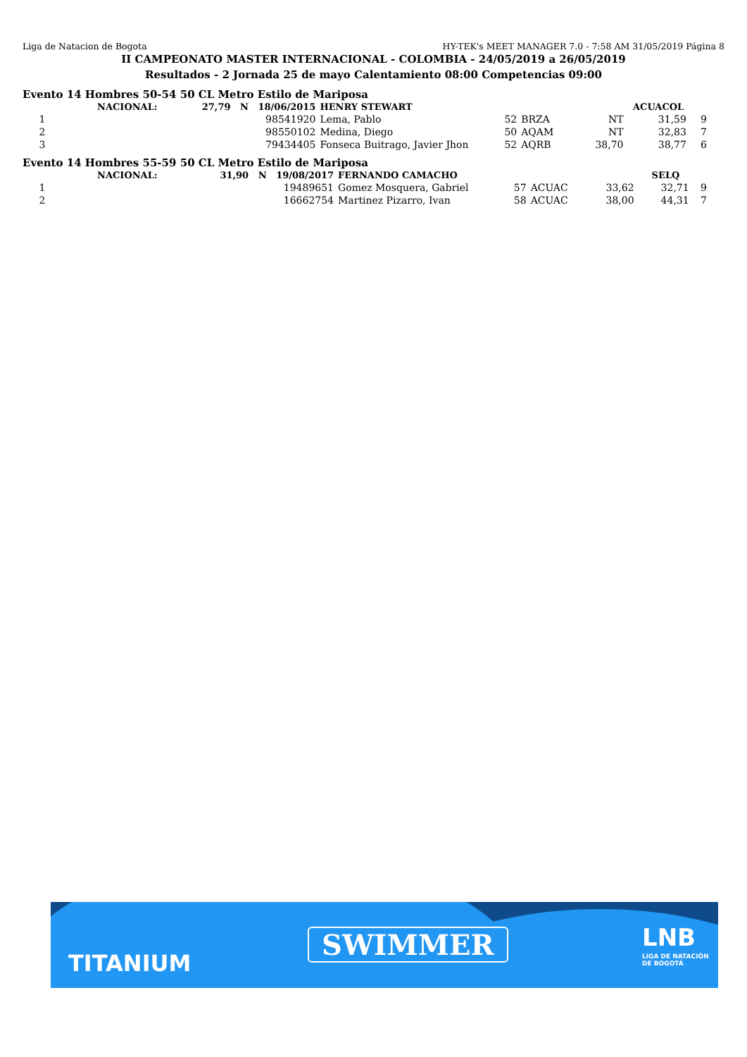Liga de Natacion de Bogota HY-TEK's MEET MANAGER 7.0 - 7:58 AM 31/05/2019 Página 8
II CAMPEONATO MASTER INTERNACIONAL - COLOMBIA - 24/05/2019 a 26/05/2019
Resultados - 2 Jornada 25 de mayo Calentamiento 08:00 Competencias 09:00
Evento 14 Hombres 50-54 50 CL Metro Estilo de Mariposa
| | NACIONAL: | 27,79 N 18/06/2015 | HENRY STEWART | | | ACUACOL | | |
| 1 | 98541920 | | Lema, Pablo | 52 | BRZA | NT | 31,59 | 9 |
| 2 | 98550102 | | Medina, Diego | 50 | AQAM | NT | 32,83 | 7 |
| 3 | 79434405 | | Fonseca Buitrago, Javier Jhon | 52 | AQRB | 38,70 | 38,77 | 6 |
Evento 14 Hombres 55-59 50 CL Metro Estilo de Mariposa
| | NACIONAL: | 31,90 N 19/08/2017 | FERNANDO CAMACHO | | | SELQ | | |
| 1 | 19489651 | | Gomez Mosquera, Gabriel | 57 | ACUAC | 33,62 | 32,71 | 9 |
| 2 | 16662754 | | Martinez Pizarro, Ivan | 58 | ACUAC | 38,00 | 44,31 | 7 |
TITANIUM
SWIMMER LNB
LIGA DE NATACIÓN
DE BOGOTÁ